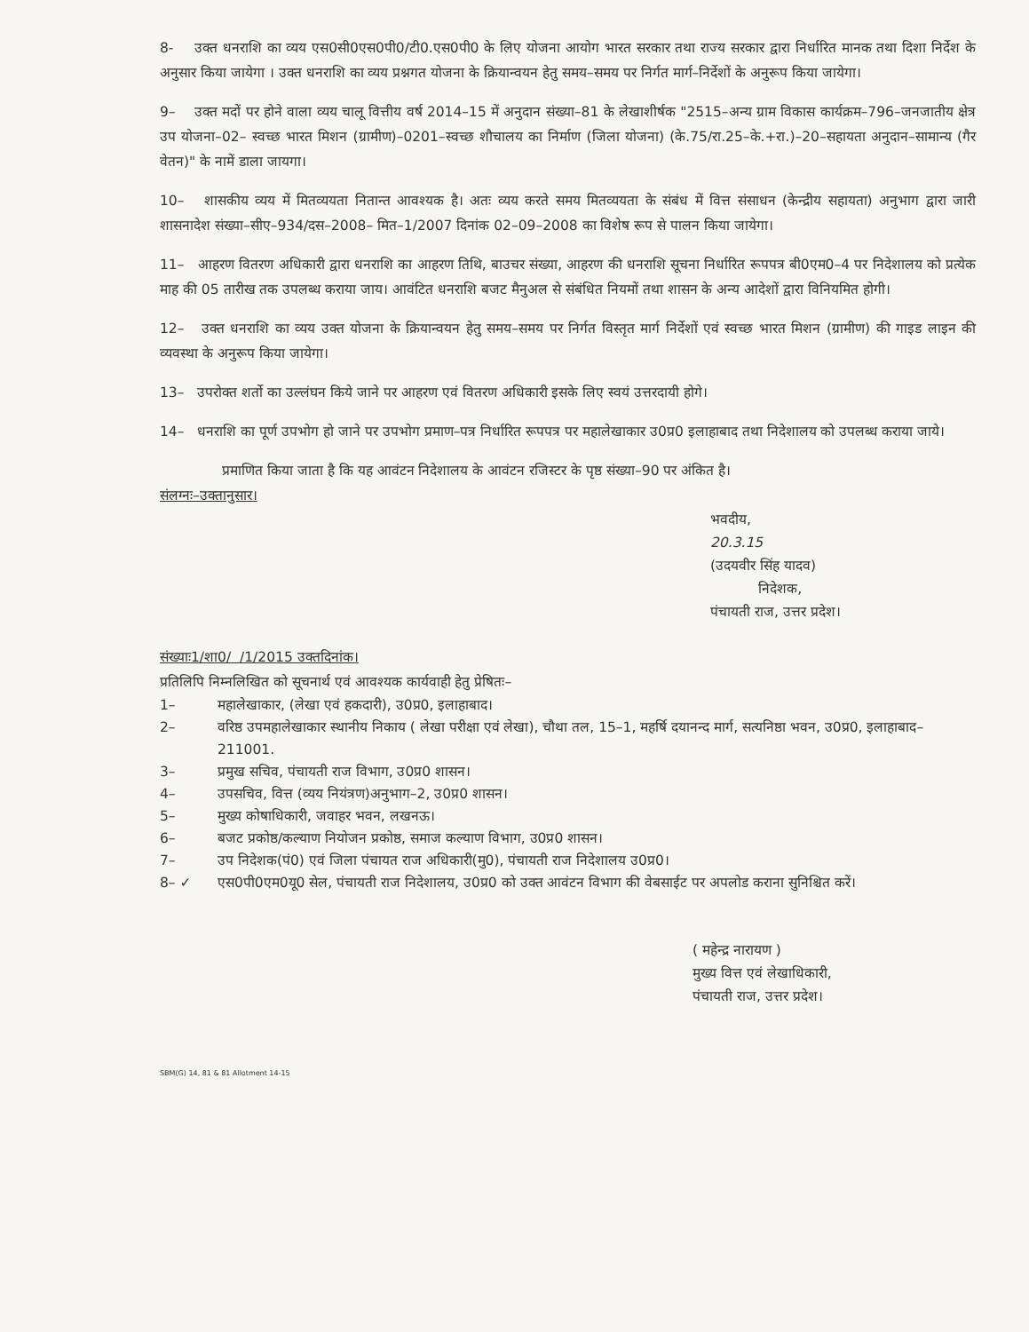8- उक्त धनराशि का व्यय एस0सी0एस0पी0/टी0.एस0पी0 के लिए योजना आयोग भारत सरकार तथा राज्य सरकार द्वारा निर्धारित मानक तथा दिशा निर्देश के अनुसार किया जायेगा । उक्त धनराशि का व्यय प्रश्नगत योजना के क्रियान्वयन हेतु समय–समय पर निर्गत मार्ग–निर्देशों के अनुरूप किया जायेगा।
9– उक्त मदों पर होने वाला व्यय चालू वित्तीय वर्ष 2014–15 में अनुदान संख्या–81 के लेखाशीर्षक "2515–अन्य ग्राम विकास कार्यक्रम–796–जनजातीय क्षेत्र उप योजना–02– स्वच्छ भारत मिशन (ग्रामीण)–0201–स्वच्छ शौचालय का निर्माण (जिला योजना) (के.75/रा.25–के.+रा.)–20–सहायता अनुदान–सामान्य (गैर वेतन)" के नामें डाला जायगा।
10– शासकीय व्यय में मितव्ययता नितान्त आवश्यक है। अतः व्यय करते समय मितव्ययता के संबंध में वित्त संसाधन (केन्द्रीय सहायता) अनुभाग द्वारा जारी शासनादेश संख्या–सीए–934/दस–2008– मित–1/2007 दिनांक 02–09–2008 का विशेष रूप से पालन किया जायेगा।
11– आहरण वितरण अधिकारी द्वारा धनराशि का आहरण तिथि, बाउचर संख्या, आहरण की धनराशि सूचना निर्धारित रूपपत्र बी0एम0–4 पर निदेशालय को प्रत्येक माह की 05 तारीख तक उपलब्ध कराया जाय। आवंटित धनराशि बजट मैनुअल से संबंधित नियमों तथा शासन के अन्य आदेशों द्वारा विनियमित होगी।
12– उक्त धनराशि का व्यय उक्त योजना के क्रियान्वयन हेतु समय–समय पर निर्गत विस्तृत मार्ग निर्देशों एवं स्वच्छ भारत मिशन (ग्रामीण) की गाइड लाइन की व्यवस्था के अनुरूप किया जायेगा।
13– उपरोक्त शर्तो का उल्लंघन किये जाने पर आहरण एवं वितरण अधिकारी इसके लिए स्वयं उत्तरदायी होगे।
14– धनराशि का पूर्ण उपभोग हो जाने पर उपभोग प्रमाण–पत्र निर्धारित रूपपत्र पर महालेखाकार उ0प्र0 इलाहाबाद तथा निदेशालय को उपलब्ध कराया जाये।
प्रमाणित किया जाता है कि यह आवंटन निदेशालय के आवंटन रजिस्टर के पृष्ठ संख्या–90 पर अंकित है।
संलग्नः–उक्तानुसार।
भवदीय,
20.3.15
(उदयवीर सिंह यादव)
निदेशक,
पंचायती राज, उत्तर प्रदेश।
संख्याः1/शा0/ /1/2015 उक्तदिनांक।
प्रतिलिपि निम्नलिखित को सूचनार्थ एवं आवश्यक कार्यवाही हेतु प्रेषितः–
1– महालेखाकार, (लेखा एवं हकदारी), उ0प्र0, इलाहाबाद।
2– वरिष्ठ उपमहालेखाकार स्थानीय निकाय ( लेखा परीक्षा एवं लेखा), चौथा तल, 15–1, महर्षि दयानन्द मार्ग, सत्यनिष्ठा भवन, उ0प्र0, इलाहाबाद–211001.
3– प्रमुख सचिव, पंचायती राज विभाग, उ0प्र0 शासन।
4– उपसचिव, वित्त (व्यय नियंत्रण)अनुभाग–2, उ0प्र0 शासन।
5– मुख्य कोषाधिकारी, जवाहर भवन, लखनऊ।
6– बजट प्रकोष्ठ/कल्याण नियोजन प्रकोष्ठ, समाज कल्याण विभाग, उ0प्र0 शासन।
7– उप निदेशक(पं0) एवं जिला पंचायत राज अधिकारी(मु0), पंचायती राज निदेशालय उ0प्र0।
8– ✓ एस0पी0एम0यू0 सेल, पंचायती राज निदेशालय, उ0प्र0 को उक्त आवंटन विभाग की वेबसाईट पर अपलोड कराना सुनिश्चित करें।
( महेन्द्र नारायण )
मुख्य वित्त एवं लेखाधिकारी,
पंचायती राज, उत्तर प्रदेश।
SBM(G) 14, 81 & 81 Allotment 14-15